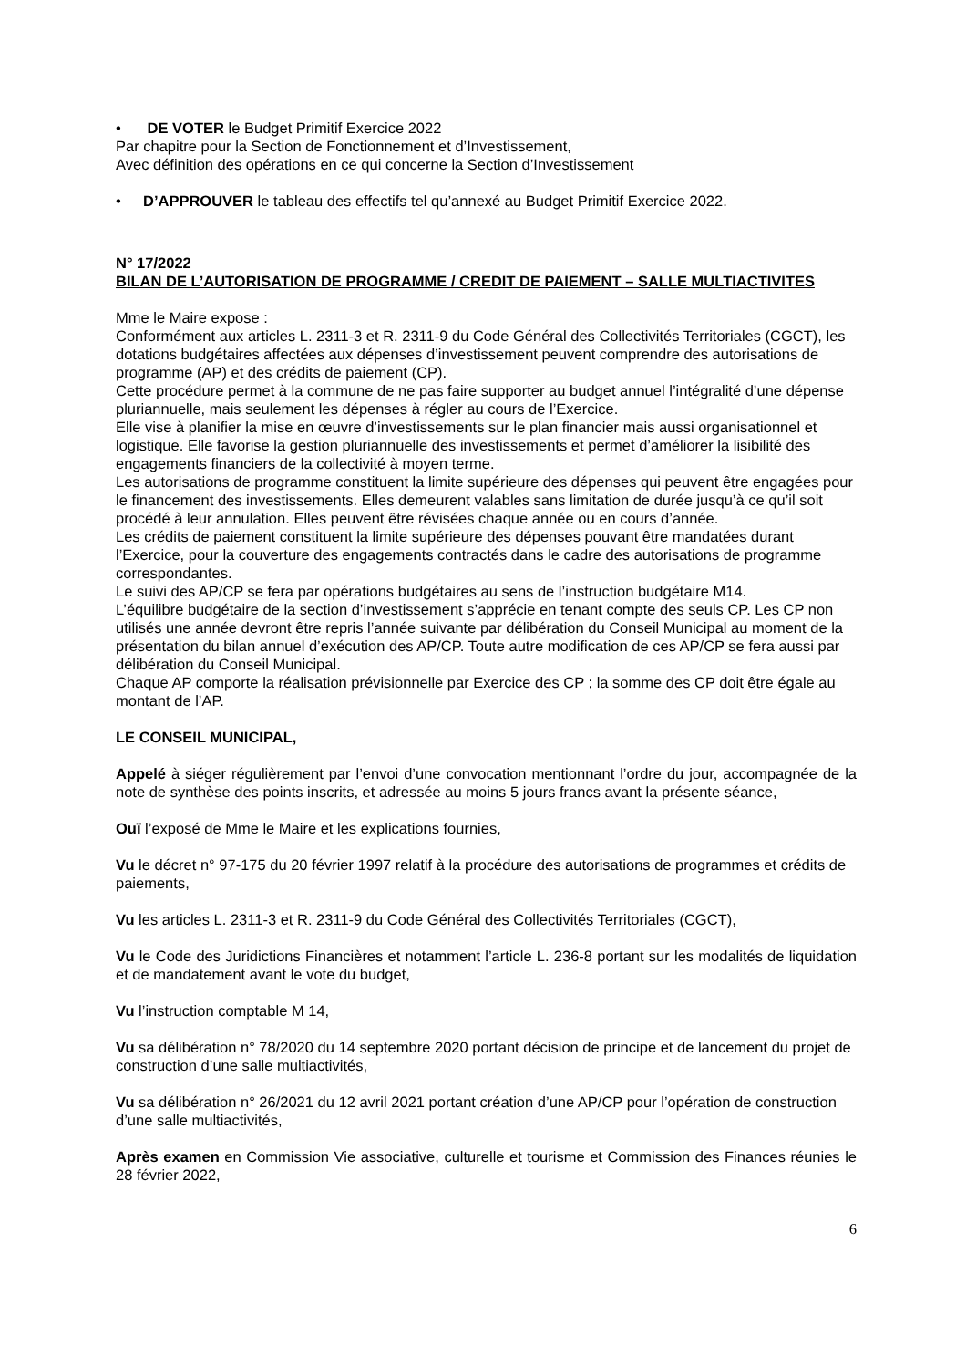• DE VOTER le Budget Primitif Exercice 2022
Par chapitre pour la Section de Fonctionnement et d’Investissement,
Avec définition des opérations en ce qui concerne la Section d’Investissement
• D’APPROUVER le tableau des effectifs tel qu’annexé au Budget Primitif Exercice 2022.
N° 17/2022
BILAN DE L’AUTORISATION DE PROGRAMME / CREDIT DE PAIEMENT – SALLE MULTIACTIVITES
Mme le Maire expose :
Conformément aux articles L. 2311-3 et R. 2311-9 du Code Général des Collectivités Territoriales (CGCT), les dotations budgétaires affectées aux dépenses d’investissement peuvent comprendre des autorisations de programme (AP) et des crédits de paiement (CP).
Cette procédure permet à la commune de ne pas faire supporter au budget annuel l’intégralité d’une dépense pluriannuelle, mais seulement les dépenses à régler au cours de l’Exercice.
Elle vise à planifier la mise en œuvre d’investissements sur le plan financier mais aussi organisationnel et logistique. Elle favorise la gestion pluriannuelle des investissements et permet d’améliorer la lisibilité des engagements financiers de la collectivité à moyen terme.
Les autorisations de programme constituent la limite supérieure des dépenses qui peuvent être engagées pour le financement des investissements. Elles demeurent valables sans limitation de durée jusqu’à ce qu’il soit procédé à leur annulation. Elles peuvent être révisées chaque année ou en cours d’année.
Les crédits de paiement constituent la limite supérieure des dépenses pouvant être mandatées durant l’Exercice, pour la couverture des engagements contractés dans le cadre des autorisations de programme correspondantes.
Le suivi des AP/CP se fera par opérations budgétaires au sens de l’instruction budgétaire M14.
L’équilibre budgétaire de la section d’investissement s’apprécie en tenant compte des seuls CP. Les CP non utilisés une année devront être repris l’année suivante par délibération du Conseil Municipal au moment de la présentation du bilan annuel d’exécution des AP/CP. Toute autre modification de ces AP/CP se fera aussi par délibération du Conseil Municipal.
Chaque AP comporte la réalisation prévisionnelle par Exercice des CP ; la somme des CP doit être égale au montant de l’AP.
LE CONSEIL MUNICIPAL,
Appelé à siéger régulièrement par l’envoi d’une convocation mentionnant l’ordre du jour, accompagnée de la note de synthèse des points inscrits, et adressée au moins 5 jours francs avant la présente séance,
Ouï l’exposé de Mme le Maire et les explications fournies,
Vu le décret n° 97-175 du 20 février 1997 relatif à la procédure des autorisations de programmes et crédits de paiements,
Vu les articles L. 2311-3 et R. 2311-9 du Code Général des Collectivités Territoriales (CGCT),
Vu le Code des Juridictions Financières et notamment l’article L. 236-8 portant sur les modalités de liquidation et de mandatement avant le vote du budget,
Vu l’instruction comptable M 14,
Vu sa délibération n° 78/2020 du 14 septembre 2020 portant décision de principe et de lancement du projet de construction d’une salle multiactivités,
Vu sa délibération n° 26/2021 du 12 avril 2021 portant création d’une AP/CP pour l’opération de construction d’une salle multiactivités,
Après examen en Commission Vie associative, culturelle et tourisme et Commission des Finances réunies le 28 février 2022,
6